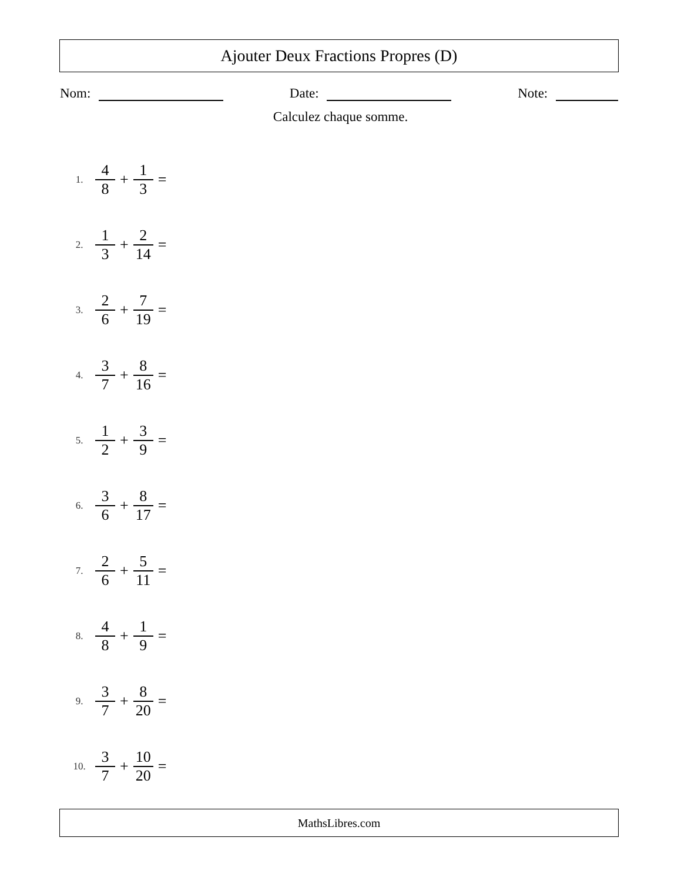Ajouter Deux Fractions Propres (D)
Nom: Date: Note:
Calculez chaque somme.
1. 4 8 + 1 3 =
2. 1 3 + 2 14 =
3. 2 6 + 7 19 =
4. 3 7 + 8 16 =
5. 1 2 + 3 9 =
6. 3 6 + 8 17 =
7. 2 6 + 5 11 =
8. 4 8 + 1 9 =
9. 3 7 + 8 20 =
10. 3 7 + 10 20 =
MathsLibres.com